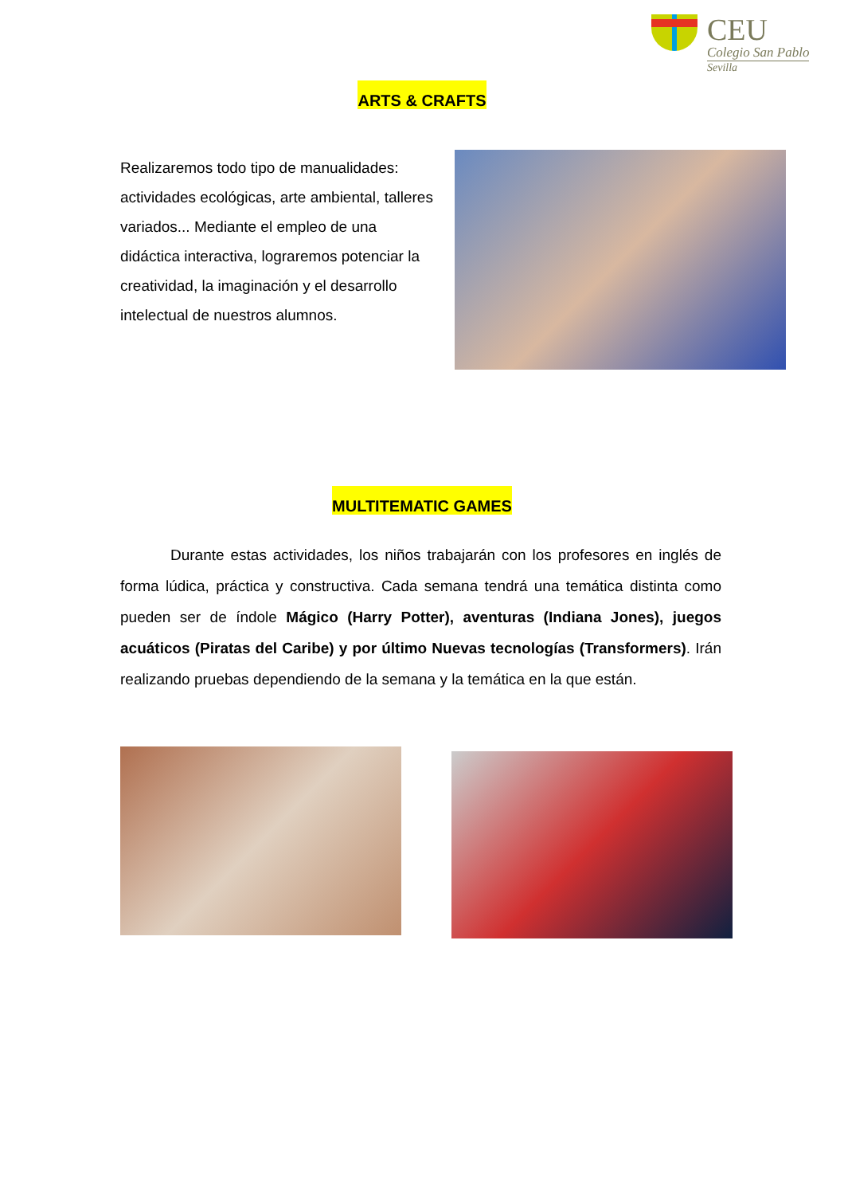CEU
Colegio San Pablo
Sevilla
ARTS & CRAFTS
Realizaremos todo tipo de manualidades: actividades ecológicas, arte ambiental, talleres variados... Mediante el empleo de una didáctica interactiva, lograremos potenciar la creatividad, la imaginación y el desarrollo
intelectual de nuestros alumnos.
MULTITEMATIC GAMES
Durante estas actividades, los niños trabajarán con los profesores en inglés de forma lúdica, práctica y constructiva. Cada semana tendrá una temática distinta como pueden ser de índole Mágico (Harry Potter), aventuras (Indiana Jones), juegos acuáticos (Piratas del Caribe) y por último Nuevas tecnologías (Transformers). Irán realizando pruebas dependiendo de la semana y la temática en la que están.